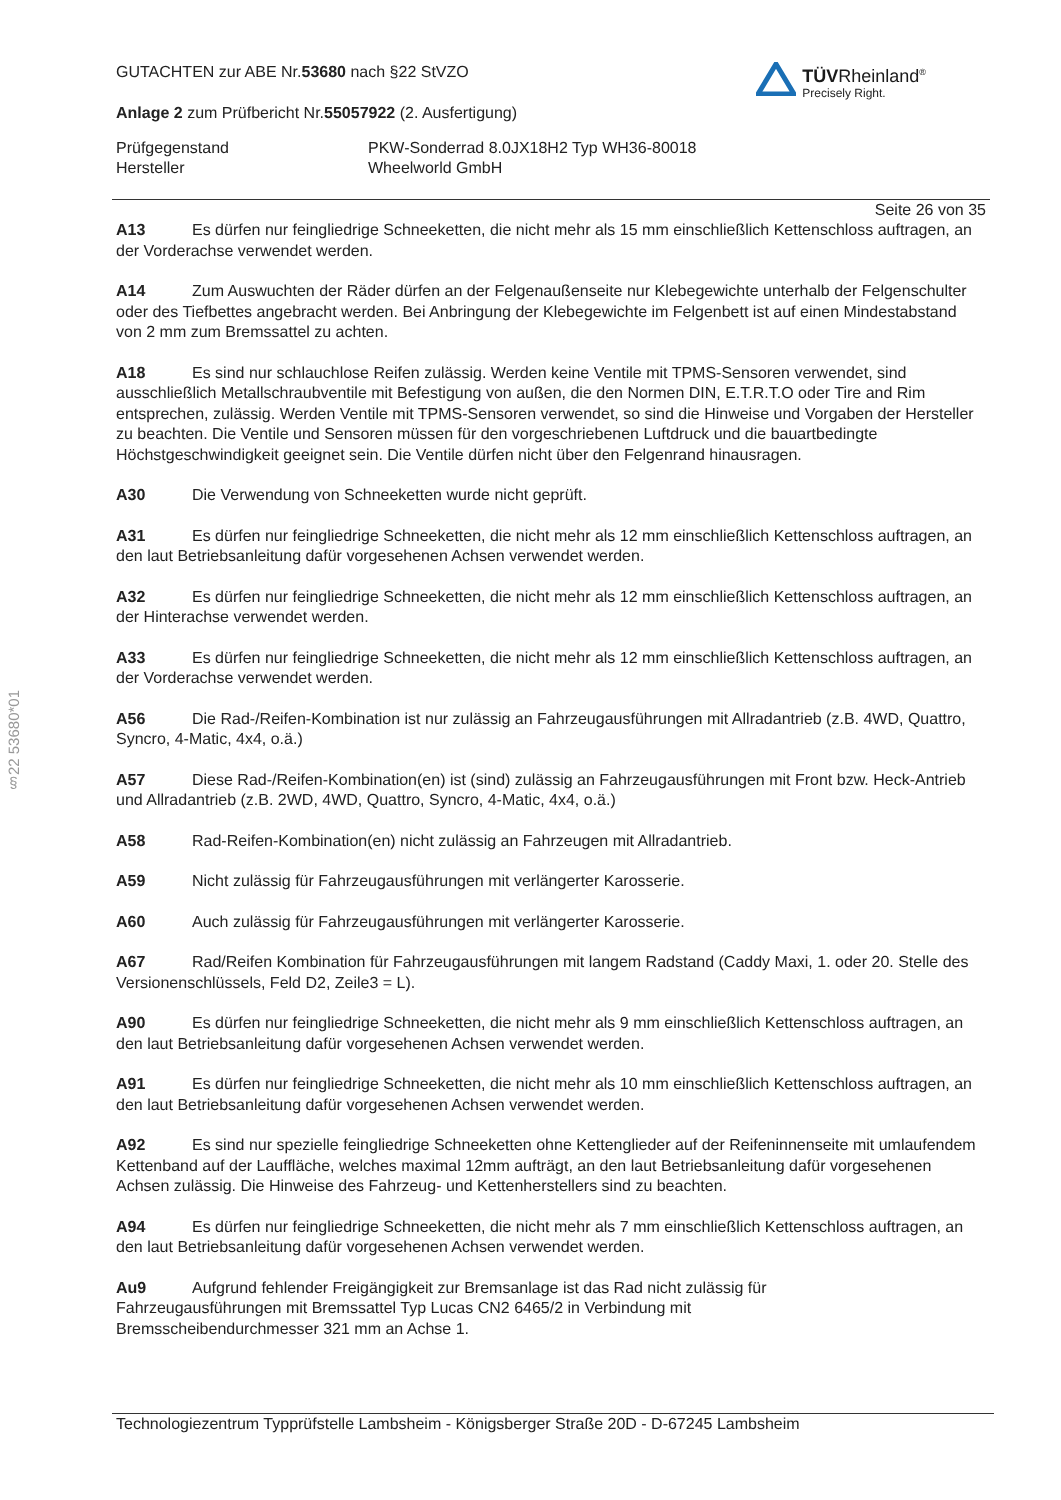§22 53680*01
GUTACHTEN zur ABE Nr.53680 nach §22 StVZO
Anlage 2 zum Prüfbericht Nr.55057922 (2. Ausfertigung)
TÜVRheinland<sup>®</sup>
Precisely Right.
Prüfgegenstand
Hersteller
PKW-Sonderrad 8.0JX18H2 Typ WH36-80018
Wheelworld GmbH
Seite 26 von 35
A13 Es dürfen nur feingliedrige Schneeketten, die nicht mehr als 15 mm einschließlich Kettenschloss auftragen, an der Vorderachse verwendet werden.
A14 Zum Auswuchten der Räder dürfen an der Felgenaußenseite nur Klebegewichte unterhalb der Felgenschulter oder des Tiefbettes angebracht werden. Bei Anbringung der Klebegewichte im Felgenbett ist auf einen Mindestabstand von 2 mm zum Bremssattel zu achten.
A18 Es sind nur schlauchlose Reifen zulässig. Werden keine Ventile mit TPMS-Sensoren verwendet, sind ausschließlich Metallschraubventile mit Befestigung von außen, die den Normen DIN, E.T.R.T.O oder Tire and Rim entsprechen, zulässig. Werden Ventile mit TPMS-Sensoren verwendet, so sind die Hinweise und Vorgaben der Hersteller zu beachten. Die Ventile und Sensoren müssen für den vorgeschriebenen Luftdruck und die bauartbedingte Höchstgeschwindigkeit geeignet sein. Die Ventile dürfen nicht über den Felgenrand hinausragen.
A30 Die Verwendung von Schneeketten wurde nicht geprüft.
A31 Es dürfen nur feingliedrige Schneeketten, die nicht mehr als 12 mm einschließlich Kettenschloss auftragen, an den laut Betriebsanleitung dafür vorgesehenen Achsen verwendet werden.
A32 Es dürfen nur feingliedrige Schneeketten, die nicht mehr als 12 mm einschließlich Kettenschloss auftragen, an der Hinterachse verwendet werden.
A33 Es dürfen nur feingliedrige Schneeketten, die nicht mehr als 12 mm einschließlich Kettenschloss auftragen, an der Vorderachse verwendet werden.
A56 Die Rad-/Reifen-Kombination ist nur zulässig an Fahrzeugausführungen mit Allradantrieb (z.B. 4WD, Quattro, Syncro, 4-Matic, 4x4, o.ä.)
A57 Diese Rad-/Reifen-Kombination(en) ist (sind) zulässig an Fahrzeugausführungen mit Front bzw. Heck-Antrieb und Allradantrieb (z.B. 2WD, 4WD, Quattro, Syncro, 4-Matic, 4x4, o.ä.)
A58 Rad-Reifen-Kombination(en) nicht zulässig an Fahrzeugen mit Allradantrieb.
A59 Nicht zulässig für Fahrzeugausführungen mit verlängerter Karosserie.
A60 Auch zulässig für Fahrzeugausführungen mit verlängerter Karosserie.
A67 Rad/Reifen Kombination für Fahrzeugausführungen mit langem Radstand (Caddy Maxi, 1. oder 20. Stelle des Versionenschlüssels, Feld D2, Zeile3 = L).
A90 Es dürfen nur feingliedrige Schneeketten, die nicht mehr als 9 mm einschließlich Kettenschloss auftragen, an den laut Betriebsanleitung dafür vorgesehenen Achsen verwendet werden.
A91 Es dürfen nur feingliedrige Schneeketten, die nicht mehr als 10 mm einschließlich Kettenschloss auftragen, an den laut Betriebsanleitung dafür vorgesehenen Achsen verwendet werden.
A92 Es sind nur spezielle feingliedrige Schneeketten ohne Kettenglieder auf der Reifeninnenseite mit umlaufendem Kettenband auf der Lauffläche, welches maximal 12mm aufträgt, an den laut Betriebsanleitung dafür vorgesehenen Achsen zulässig. Die Hinweise des Fahrzeug- und Kettenherstellers sind zu beachten.
A94 Es dürfen nur feingliedrige Schneeketten, die nicht mehr als 7 mm einschließlich Kettenschloss auftragen, an den laut Betriebsanleitung dafür vorgesehenen Achsen verwendet werden.
Au9 Aufgrund fehlender Freigängigkeit zur Bremsanlage ist das Rad nicht zulässig für Fahrzeugausführungen mit Bremssattel Typ Lucas CN2 6465/2 in Verbindung mit Bremsscheibendurchmesser 321 mm an Achse 1.
Technologiezentrum Typprüfstelle Lambsheim - Königsberger Straße 20D - D-67245 Lambsheim